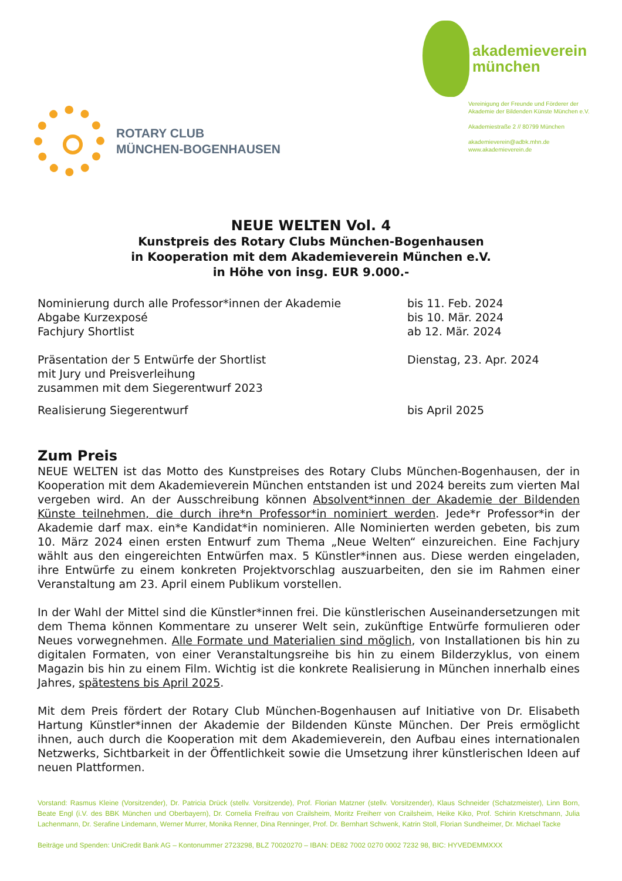ROTARY CLUB
MÜNCHEN-BOGENHAUSEN
akademieverein
münchen
Vereinigung der Freunde und Förderer der Akademie der Bildenden Künste München e.V.
Akademiestraße 2 // 80799 München
akademieverein@adbk.mhn.de
www.akademieverein.de
NEUE WELTEN Vol. 4
Kunstpreis des Rotary Clubs München-Bogenhausen
in Kooperation mit dem Akademieverein München e.V.
in Höhe von insg. EUR 9.000.-
| Nominierung durch alle Professor*innen der Akademie | bis 11. Feb. 2024 |
| Abgabe Kurzexposé | bis 10. Mär. 2024 |
| Fachjury Shortlist | ab 12. Mär. 2024 |
| Präsentation der 5 Entwürfe der Shortlist mit Jury und Preisverleihung zusammen mit dem Siegerentwurf 2023 | Dienstag, 23. Apr. 2024 |
| Realisierung Siegerentwurf | bis April 2025 |
Zum Preis
NEUE WELTEN ist das Motto des Kunstpreises des Rotary Clubs München-Bogenhausen, der in Kooperation mit dem Akademieverein München entstanden ist und 2024 bereits zum vierten Mal vergeben wird. An der Ausschreibung können Absolvent*innen der Akademie der Bildenden Künste teilnehmen, die durch ihre*n Professor*in nominiert werden. Jede*r Professor*in der Akademie darf max. ein*e Kandidat*in nominieren. Alle Nominierten werden gebeten, bis zum 10. März 2024 einen ersten Entwurf zum Thema „Neue Welten“ einzureichen. Eine Fachjury wählt aus den eingereichten Entwürfen max. 5 Künstler*innen aus. Diese werden eingeladen, ihre Entwürfe zu einem konkreten Projektvorschlag auszuarbeiten, den sie im Rahmen einer Veranstaltung am 23. April einem Publikum vorstellen.
In der Wahl der Mittel sind die Künstler*innen frei. Die künstlerischen Auseinandersetzungen mit dem Thema können Kommentare zu unserer Welt sein, zukünftige Entwürfe formulieren oder Neues vorwegnehmen. Alle Formate und Materialien sind möglich, von Installationen bis hin zu digitalen Formaten, von einer Veranstaltungsreihe bis hin zu einem Bilderzyklus, von einem Magazin bis hin zu einem Film. Wichtig ist die konkrete Realisierung in München innerhalb eines Jahres, spätestens bis April 2025.
Mit dem Preis fördert der Rotary Club München-Bogenhausen auf Initiative von Dr. Elisabeth Hartung Künstler*innen der Akademie der Bildenden Künste München. Der Preis ermöglicht ihnen, auch durch die Kooperation mit dem Akademieverein, den Aufbau eines internationalen Netzwerks, Sichtbarkeit in der Öffentlichkeit sowie die Umsetzung ihrer künstlerischen Ideen auf neuen Plattformen.
Vorstand: Rasmus Kleine (Vorsitzender), Dr. Patricia Drück (stellv. Vorsitzende), Prof. Florian Matzner (stellv. Vorsitzender), Klaus Schneider (Schatzmeister), Linn Born, Beate Engl (i.V. des BBK München und Oberbayern), Dr. Cornelia Freifrau von Crailsheim, Moritz Freiherr von Crailsheim, Heike Kiko, Prof. Schirin Kretschmann, Julia Lachenmann, Dr. Serafine Lindemann, Werner Murrer, Monika Renner, Dina Renninger, Prof. Dr. Bernhart Schwenk, Katrin Stoll, Florian Sundheimer, Dr. Michael Tacke
Beiträge und Spenden: UniCredit Bank AG – Kontonummer 2723298, BLZ 70020270 – IBAN: DE82 7002 0270 0002 7232 98, BIC: HYVEDEMMXXX